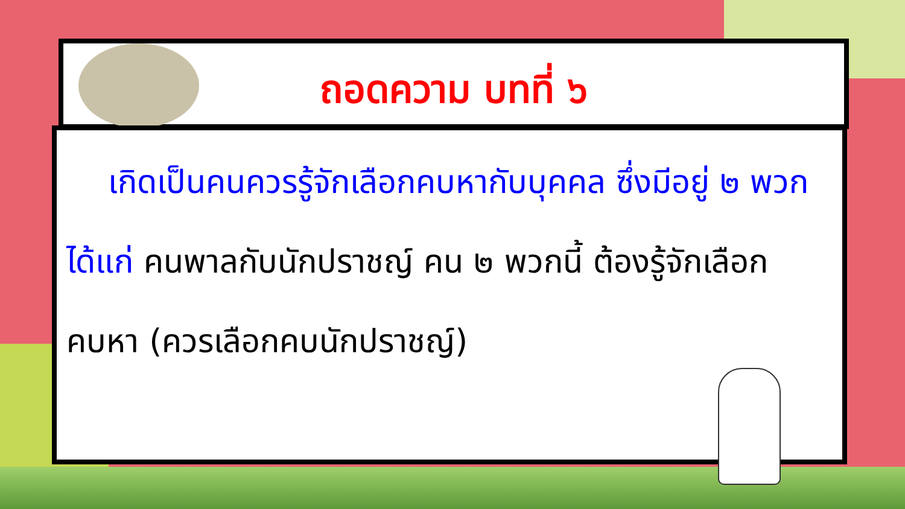ถอดความ บทที่ ๖
เกิดเป็นคนควรรู้จักเลือกคบหากับบุคคล ซึ่งมีอยู่ ๒ พวก ได้แก่ คนพาลกับนักปราชญ์ คน ๒ พวกนี้ ต้องรู้จักเลือกคบหา (ควรเลือกคบนักปราชญ์)